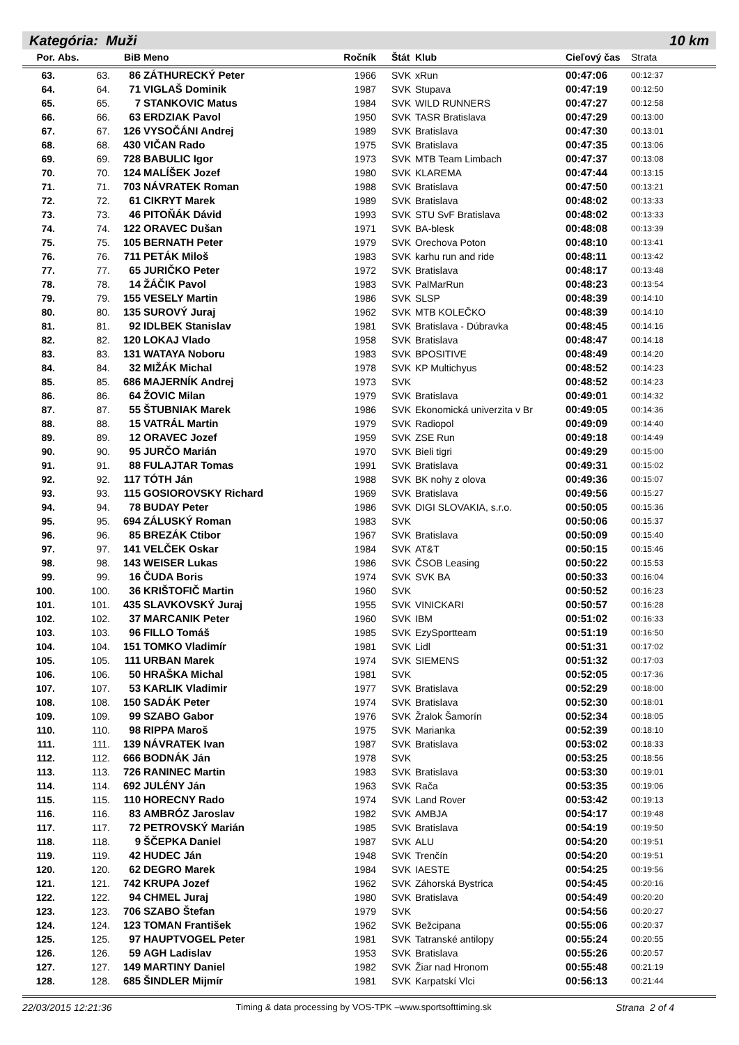Kategória: Muži 10 km
| Por. | Abs. | BiB | Meno | Ročník | Štát | Klub | Cieľový čas | Strata |
| --- | --- | --- | --- | --- | --- | --- | --- | --- |
| 63. | 63. | 86 | ZÁTHURECKÝ Peter | 1966 | SVK | xRun | 00:47:06 | 00:12:37 |
| 64. | 64. | 71 | VIGLAŠ Dominik | 1987 | SVK | Stupava | 00:47:19 | 00:12:50 |
| 65. | 65. | 7 | STANKOVIC Matus | 1984 | SVK | WILD RUNNERS | 00:47:27 | 00:12:58 |
| 66. | 66. | 63 | ERDZIAK Pavol | 1950 | SVK | TASR Bratislava | 00:47:29 | 00:13:00 |
| 67. | 67. | 126 | VYSOČÁNI Andrej | 1989 | SVK | Bratislava | 00:47:30 | 00:13:01 |
| 68. | 68. | 430 | VIČAN Rado | 1975 | SVK | Bratislava | 00:47:35 | 00:13:06 |
| 69. | 69. | 728 | BABULIC Igor | 1973 | SVK | MTB Team Limbach | 00:47:37 | 00:13:08 |
| 70. | 70. | 124 | MALÍŠEK Jozef | 1980 | SVK | KLAREMA | 00:47:44 | 00:13:15 |
| 71. | 71. | 703 | NÁVRATEK Roman | 1988 | SVK | Bratislava | 00:47:50 | 00:13:21 |
| 72. | 72. | 61 | CIKRYT Marek | 1989 | SVK | Bratislava | 00:48:02 | 00:13:33 |
| 73. | 73. | 46 | PITOŇÁK Dávid | 1993 | SVK | STU SvF Bratislava | 00:48:02 | 00:13:33 |
| 74. | 74. | 122 | ORAVEC Dušan | 1971 | SVK | BA-blesk | 00:48:08 | 00:13:39 |
| 75. | 75. | 105 | BERNATH Peter | 1979 | SVK | Orechova Poton | 00:48:10 | 00:13:41 |
| 76. | 76. | 711 | PETÁK Miloš | 1983 | SVK | karhu run and ride | 00:48:11 | 00:13:42 |
| 77. | 77. | 65 | JURIČKO Peter | 1972 | SVK | Bratislava | 00:48:17 | 00:13:48 |
| 78. | 78. | 14 | ŽÁČIK Pavol | 1983 | SVK | PalMarRun | 00:48:23 | 00:13:54 |
| 79. | 79. | 155 | VESELY Martin | 1986 | SVK | SLSP | 00:48:39 | 00:14:10 |
| 80. | 80. | 135 | SUROVÝ Juraj | 1962 | SVK | MTB KOLEČKO | 00:48:39 | 00:14:10 |
| 81. | 81. | 92 | IDLBEK Stanislav | 1981 | SVK | Bratislava - Dúbravka | 00:48:45 | 00:14:16 |
| 82. | 82. | 120 | LOKAJ Vlado | 1958 | SVK | Bratislava | 00:48:47 | 00:14:18 |
| 83. | 83. | 131 | WATAYA Noboru | 1983 | SVK | BPOSITIVE | 00:48:49 | 00:14:20 |
| 84. | 84. | 32 | MIŽÁK Michal | 1978 | SVK | KP Multichyus | 00:48:52 | 00:14:23 |
| 85. | 85. | 686 | MAJERNÍK Andrej | 1973 | SVK | | 00:48:52 | 00:14:23 |
| 86. | 86. | 64 | ŽOVIC Milan | 1979 | SVK | Bratislava | 00:49:01 | 00:14:32 |
| 87. | 87. | 55 | ŠTUBNIAK Marek | 1986 | SVK | Ekonomická univerzita v Br | 00:49:05 | 00:14:36 |
| 88. | 88. | 15 | VATRÁL Martin | 1979 | SVK | Radiopol | 00:49:09 | 00:14:40 |
| 89. | 89. | 12 | ORAVEC Jozef | 1959 | SVK | ZSE Run | 00:49:18 | 00:14:49 |
| 90. | 90. | 95 | JURČO Marián | 1970 | SVK | Bieli tigri | 00:49:29 | 00:15:00 |
| 91. | 91. | 88 | FULAJTAR Tomas | 1991 | SVK | Bratislava | 00:49:31 | 00:15:02 |
| 92. | 92. | 117 | TÓTH Ján | 1988 | SVK | BK nohy z olova | 00:49:36 | 00:15:07 |
| 93. | 93. | 115 | GOSIOROVSKY Richard | 1969 | SVK | Bratislava | 00:49:56 | 00:15:27 |
| 94. | 94. | 78 | BUDAY Peter | 1986 | SVK | DIGI SLOVAKIA, s.r.o. | 00:50:05 | 00:15:36 |
| 95. | 95. | 694 | ZÁLUSKÝ Roman | 1983 | SVK | | 00:50:06 | 00:15:37 |
| 96. | 96. | 85 | BREZÁK Ctibor | 1967 | SVK | Bratislava | 00:50:09 | 00:15:40 |
| 97. | 97. | 141 | VELČEK Oskar | 1984 | SVK | AT&T | 00:50:15 | 00:15:46 |
| 98. | 98. | 143 | WEISER Lukas | 1986 | SVK | ČSOB Leasing | 00:50:22 | 00:15:53 |
| 99. | 99. | 16 | ČUDA Boris | 1974 | SVK | SVK BA | 00:50:33 | 00:16:04 |
| 100. | 100. | 36 | KRIŠTOFIČ Martin | 1960 | SVK | | 00:50:52 | 00:16:23 |
| 101. | 101. | 435 | SLAVKOVSKÝ Juraj | 1955 | SVK | VINICKARI | 00:50:57 | 00:16:28 |
| 102. | 102. | 37 | MARCANIK Peter | 1960 | SVK | IBM | 00:51:02 | 00:16:33 |
| 103. | 103. | 96 | FILLO Tomáš | 1985 | SVK | EzySportteam | 00:51:19 | 00:16:50 |
| 104. | 104. | 151 | TOMKO Vladimír | 1981 | SVK | Lidl | 00:51:31 | 00:17:02 |
| 105. | 105. | 111 | URBAN Marek | 1974 | SVK | SIEMENS | 00:51:32 | 00:17:03 |
| 106. | 106. | 50 | HRAŠKA Michal | 1981 | SVK | | 00:52:05 | 00:17:36 |
| 107. | 107. | 53 | KARLIK Vladimir | 1977 | SVK | Bratislava | 00:52:29 | 00:18:00 |
| 108. | 108. | 150 | SADÁK Peter | 1974 | SVK | Bratislava | 00:52:30 | 00:18:01 |
| 109. | 109. | 99 | SZABO Gabor | 1976 | SVK | Žralok Šamorín | 00:52:34 | 00:18:05 |
| 110. | 110. | 98 | RIPPA Maroš | 1975 | SVK | Marianka | 00:52:39 | 00:18:10 |
| 111. | 111. | 139 | NÁVRATEK Ivan | 1987 | SVK | Bratislava | 00:53:02 | 00:18:33 |
| 112. | 112. | 666 | BODNÁK Ján | 1978 | SVK | | 00:53:25 | 00:18:56 |
| 113. | 113. | 726 | RANINEC Martin | 1983 | SVK | Bratislava | 00:53:30 | 00:19:01 |
| 114. | 114. | 692 | JULÉNY Ján | 1963 | SVK | Rača | 00:53:35 | 00:19:06 |
| 115. | 115. | 110 | HORECNY Rado | 1974 | SVK | Land Rover | 00:53:42 | 00:19:13 |
| 116. | 116. | 83 | AMBRÓZ Jaroslav | 1982 | SVK | AMBJA | 00:54:17 | 00:19:48 |
| 117. | 117. | 72 | PETROVSKÝ Marián | 1985 | SVK | Bratislava | 00:54:19 | 00:19:50 |
| 118. | 118. | 9 | ŠČEPKA Daniel | 1987 | SVK | ALU | 00:54:20 | 00:19:51 |
| 119. | 119. | 42 | HUDEC Ján | 1948 | SVK | Trenčín | 00:54:20 | 00:19:51 |
| 120. | 120. | 62 | DEGRO Marek | 1984 | SVK | IAESTE | 00:54:25 | 00:19:56 |
| 121. | 121. | 742 | KRUPA Jozef | 1962 | SVK | Záhorská Bystrica | 00:54:45 | 00:20:16 |
| 122. | 122. | 94 | CHMEL Juraj | 1980 | SVK | Bratislava | 00:54:49 | 00:20:20 |
| 123. | 123. | 706 | SZABO Štefan | 1979 | SVK | | 00:54:56 | 00:20:27 |
| 124. | 124. | 123 | TOMAN František | 1962 | SVK | Bežcipana | 00:55:06 | 00:20:37 |
| 125. | 125. | 97 | HAUPTVOGEL Peter | 1981 | SVK | Tatranské antilopy | 00:55:24 | 00:20:55 |
| 126. | 126. | 59 | AGH Ladislav | 1953 | SVK | Bratislava | 00:55:26 | 00:20:57 |
| 127. | 127. | 149 | MARTINY Daniel | 1982 | SVK | Žiar nad Hronom | 00:55:48 | 00:21:19 |
| 128. | 128. | 685 | ŠINDLER Mijmír | 1981 | SVK | Karpatskí Vlci | 00:56:13 | 00:21:44 |
22/03/2015 12:21:36 Timing & data processing by VOS-TPK –www.sportsofttiming.sk Strana 2 of 4